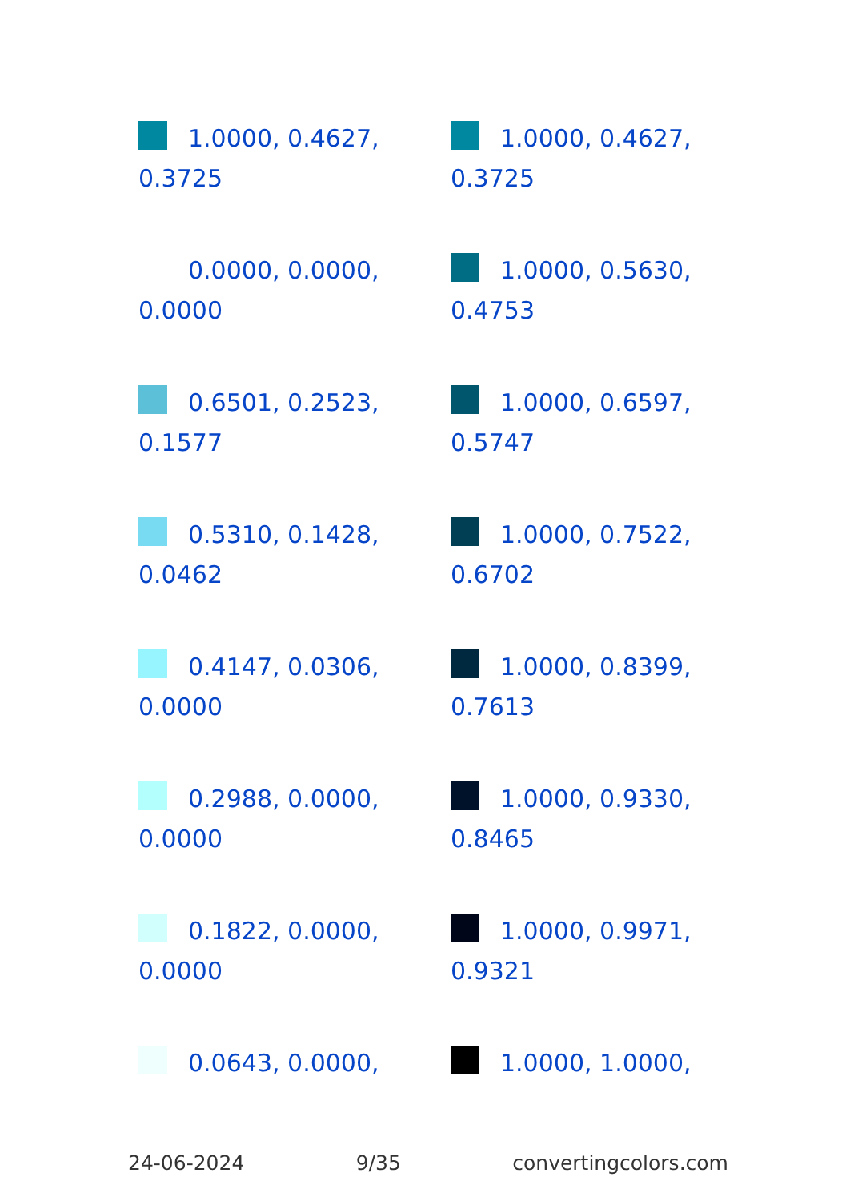1.0000, 0.4627,
0.3725
1.0000, 0.4627,
0.3725
0.0000, 0.0000,
0.0000
1.0000, 0.5630,
0.4753
0.6501, 0.2523,
0.1577
1.0000, 0.6597,
0.5747
0.5310, 0.1428,
0.0462
1.0000, 0.7522,
0.6702
0.4147, 0.0306,
0.0000
1.0000, 0.8399,
0.7613
0.2988, 0.0000,
0.0000
1.0000, 0.9330,
0.8465
0.1822, 0.0000,
0.0000
1.0000, 0.9971,
0.9321
0.0643, 0.0000,
1.0000, 1.0000,
24-06-2024 9/35 convertingcolors.com